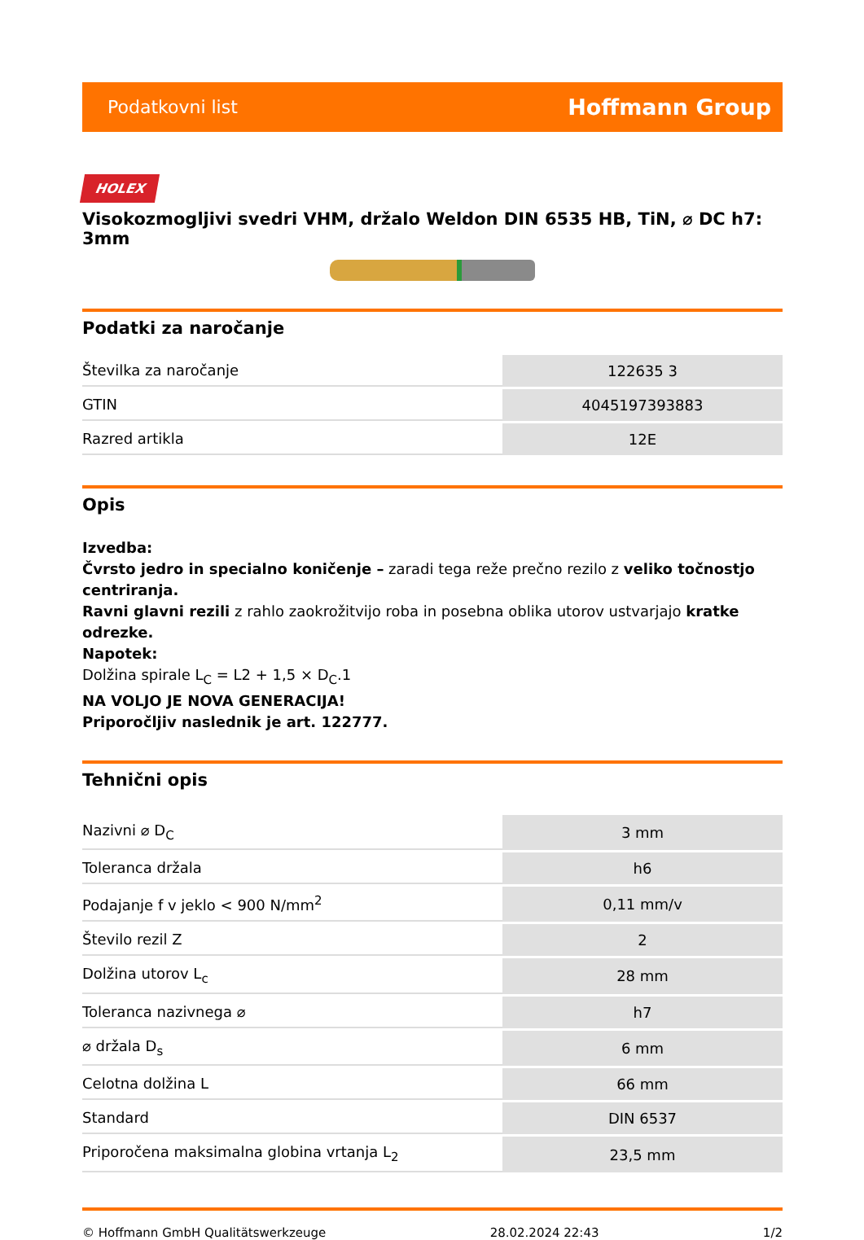Podatkovni list Hoffmann Group
HOLEX
Visokozmogljivi svedri VHM, držalo Weldon DIN 6535 HB, TiN, ⌀ DC h7: 3mm
Podatki za naročanje
| Številka za naročanje | 122635 3 |
| GTIN | 4045197393883 |
| Razred artikla | 12E |
Opis
Izvedba:
Čvrsto jedro in specialno koničenje – zaradi tega reže prečno rezilo z veliko točnostjo centriranja.
Ravni glavni rezili z rahlo zaokrožitvijo roba in posebna oblika utorov ustvarjajo kratke odrezke.
Napotek:
Dolžina spirale L<sub>C</sub> = L2 + 1,5 × D<sub>C</sub>.1
NA VOLJO JE NOVA GENERACIJA!
Priporočljiv naslednik je art. 122777.
Tehnični opis
| Nazivni ⌀ D<sub>C</sub> | 3 mm |
| Toleranca držala | h6 |
| Podajanje f v jeklo < 900 N/mm<sup>2</sup> | 0,11 mm/v |
| Število rezil Z | 2 |
| Dolžina utorov L<sub>c</sub> | 28 mm |
| Toleranca nazivnega ⌀ | h7 |
| ⌀ držala D<sub>s</sub> | 6 mm |
| Celotna dolžina L | 66 mm |
| Standard | DIN 6537 |
| Priporočena maksimalna globina vrtanja L<sub>2</sub> | 23,5 mm |
© Hoffmann GmbH Qualitätswerkzeuge 28.02.2024 22:43 1/2